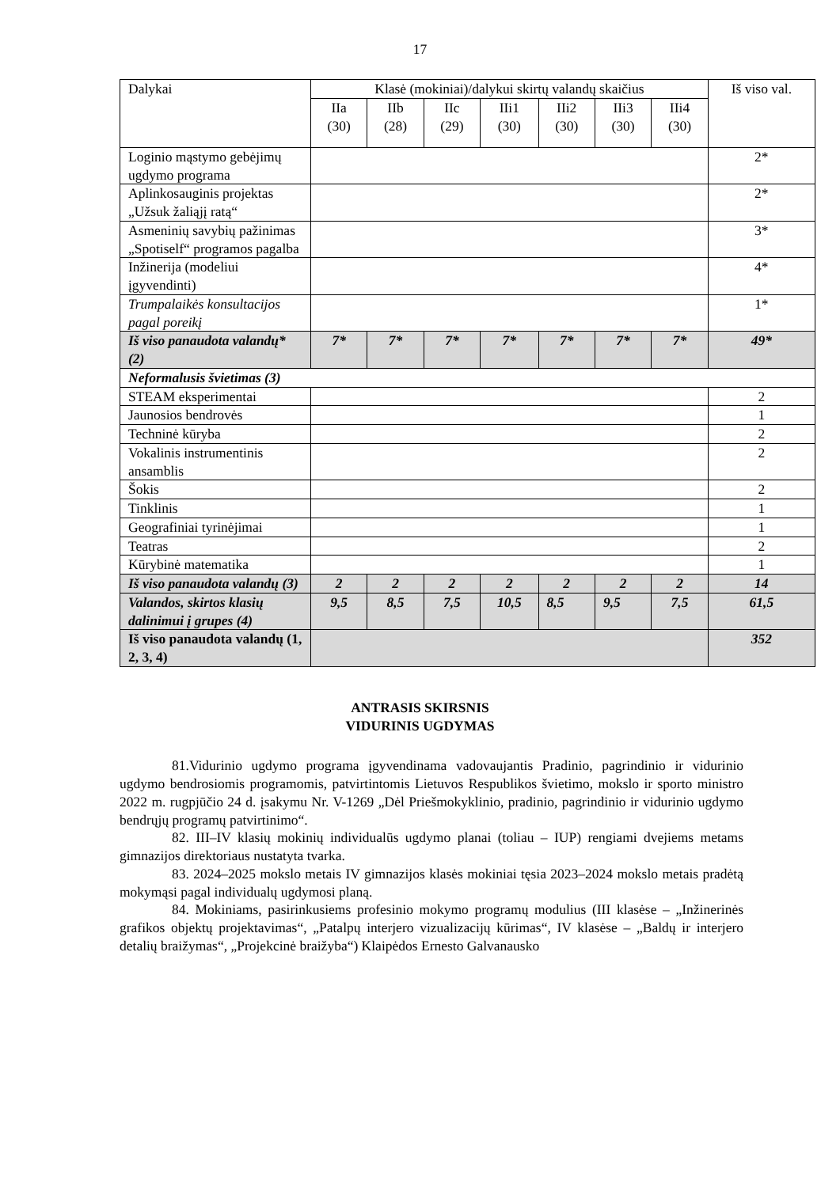17
| Dalykai | Klasė (mokiniai)/dalykui skirtų valandų skaičius | | | | | | | Iš viso val. |
| --- | --- | --- | --- | --- | --- | --- | --- | --- |
| | IIa (30) | IIb (28) | IIc (29) | IIi1 (30) | IIi2 (30) | IIi3 (30) | IIi4 (30) | |
| Loginio mąstymo gebėjimų ugdymo programa | | | | | | | | 2* |
| Aplinkosauginis projektas „Užsuk žaliąjį ratą“ | | | | | | | | 2* |
| Asmeninių savybių pažinimas „Spotiself“ programos pagalba | | | | | | | | 3* |
| Inžinerija (modeliui įgyvendinti) | | | | | | | | 4* |
| Trumpalaikės konsultacijos pagal poreikį | | | | | | | | 1* |
| Iš viso panaudota valandų* (2) | 7* | 7* | 7* | 7* | 7* | 7* | 7* | 49* |
| Neformalusis švietimas (3) | | | | | | | | |
| STEAM eksperimentai | | | | | | | | 2 |
| Jaunosios bendrovės | | | | | | | | 1 |
| Techninė kūryba | | | | | | | | 2 |
| Vokalinis instrumentinis ansamblis | | | | | | | | 2 |
| Šokis | | | | | | | | 2 |
| Tinklinis | | | | | | | | 1 |
| Geografiniai tyrinėjimai | | | | | | | | 1 |
| Teatras | | | | | | | | 2 |
| Kūrybinė matematika | | | | | | | | 1 |
| Iš viso panaudota valandų (3) | 2 | 2 | 2 | 2 | 2 | 2 | 2 | 14 |
| Valandos, skirtos klasių dalinimui į grupes (4) | 9,5 | 8,5 | 7,5 | 10,5 | 8,5 | 9,5 | 7,5 | 61,5 |
| Iš viso panaudota valandų (1, 2, 3, 4) | | | | | | | | 352 |
ANTRASIS SKIRSNIS
VIDURINIS UGDYMAS
81.Vidurinio ugdymo programa įgyvendinama vadovaujantis Pradinio, pagrindinio ir vidurinio ugdymo bendrosiomis programomis, patvirtintomis Lietuvos Respublikos švietimo, mokslo ir sporto ministro 2022 m. rugpjūčio 24 d. įsakymu Nr. V-1269 „Dėl Priešmokyklinio, pradinio, pagrindinio ir vidurinio ugdymo bendrųjų programų patvirtinimo“.
82. III–IV klasių mokinių individualūs ugdymo planai (toliau – IUP) rengiami dvejiems metams gimnazijos direktoriaus nustatyta tvarka.
83. 2024–2025 mokslo metais IV gimnazijos klasės mokiniai tęsia 2023–2024 mokslo metais pradėtą mokymąsi pagal individualų ugdymosi planą.
84. Mokiniams, pasirinkusiems profesinio mokymo programų modulius (III klasėse – „Inžinerinės grafikos objektų projektavimas“, „Patalpų interjero vizualizacijų kūrimas“, IV klasėse – „Baldų ir interjero detalių braižymas“, „Projekcinė braižyba“) Klaipėdos Ernesto Galvanausko